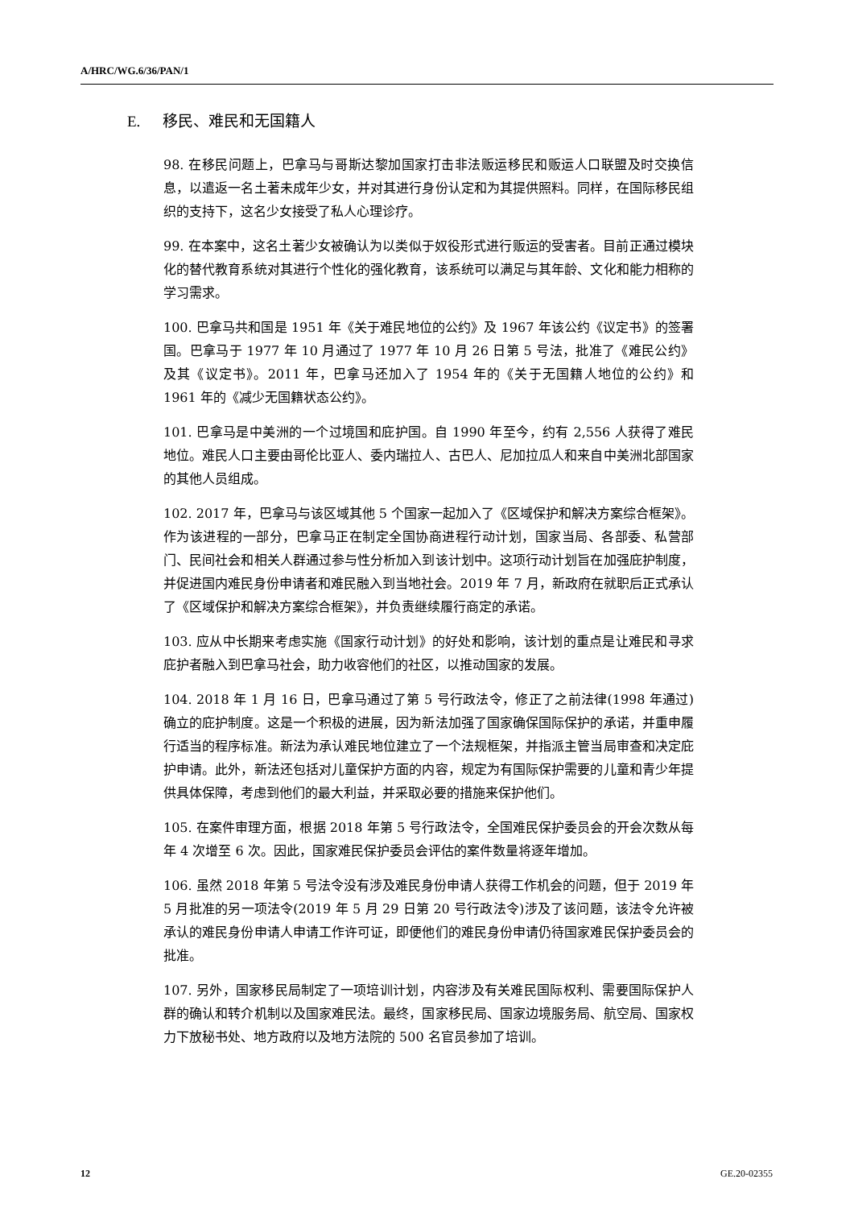A/HRC/WG.6/36/PAN/1
E. 移民、难民和无国籍人
98. 在移民问题上，巴拿马与哥斯达黎加国家打击非法贩运移民和贩运人口联盟及时交换信息，以遣返一名土著未成年少女，并对其进行身份认定和为其提供照料。同样，在国际移民组织的支持下，这名少女接受了私人心理诊疗。
99. 在本案中，这名土著少女被确认为以类似于奴役形式进行贩运的受害者。目前正通过模块化的替代教育系统对其进行个性化的强化教育，该系统可以满足与其年龄、文化和能力相称的学习需求。
100. 巴拿马共和国是 1951 年《关于难民地位的公约》及 1967 年该公约《议定书》的签署国。巴拿马于 1977 年 10 月通过了 1977 年 10 月 26 日第 5 号法，批准了《难民公约》及其《议定书》。2011 年，巴拿马还加入了 1954 年的《关于无国籍人地位的公约》和 1961 年的《减少无国籍状态公约》。
101. 巴拿马是中美洲的一个过境国和庇护国。自 1990 年至今，约有 2,556 人获得了难民地位。难民人口主要由哥伦比亚人、委内瑞拉人、古巴人、尼加拉瓜人和来自中美洲北部国家的其他人员组成。
102. 2017 年，巴拿马与该区域其他 5 个国家一起加入了《区域保护和解决方案综合框架》。作为该进程的一部分，巴拿马正在制定全国协商进程行动计划，国家当局、各部委、私营部门、民间社会和相关人群通过参与性分析加入到该计划中。这项行动计划旨在加强庇护制度，并促进国内难民身份申请者和难民融入到当地社会。2019 年 7 月，新政府在就职后正式承认了《区域保护和解决方案综合框架》，并负责继续履行商定的承诺。
103. 应从中长期来考虑实施《国家行动计划》的好处和影响，该计划的重点是让难民和寻求庇护者融入到巴拿马社会，助力收容他们的社区，以推动国家的发展。
104. 2018 年 1 月 16 日，巴拿马通过了第 5 号行政法令，修正了之前法律(1998 年通过)确立的庇护制度。这是一个积极的进展，因为新法加强了国家确保国际保护的承诺，并重申履行适当的程序标准。新法为承认难民地位建立了一个法规框架，并指派主管当局审查和决定庇护申请。此外，新法还包括对儿童保护方面的内容，规定为有国际保护需要的儿童和青少年提供具体保障，考虑到他们的最大利益，并采取必要的措施来保护他们。
105. 在案件审理方面，根据 2018 年第 5 号行政法令，全国难民保护委员会的开会次数从每年 4 次增至 6 次。因此，国家难民保护委员会评估的案件数量将逐年增加。
106. 虽然 2018 年第 5 号法令没有涉及难民身份申请人获得工作机会的问题，但于 2019 年 5 月批准的另一项法令(2019 年 5 月 29 日第 20 号行政法令)涉及了该问题，该法令允许被承认的难民身份申请人申请工作许可证，即便他们的难民身份申请仍待国家难民保护委员会的批准。
107. 另外，国家移民局制定了一项培训计划，内容涉及有关难民国际权利、需要国际保护人群的确认和转介机制以及国家难民法。最终，国家移民局、国家边境服务局、航空局、国家权力下放秘书处、地方政府以及地方法院的 500 名官员参加了培训。
12 GE.20-02355